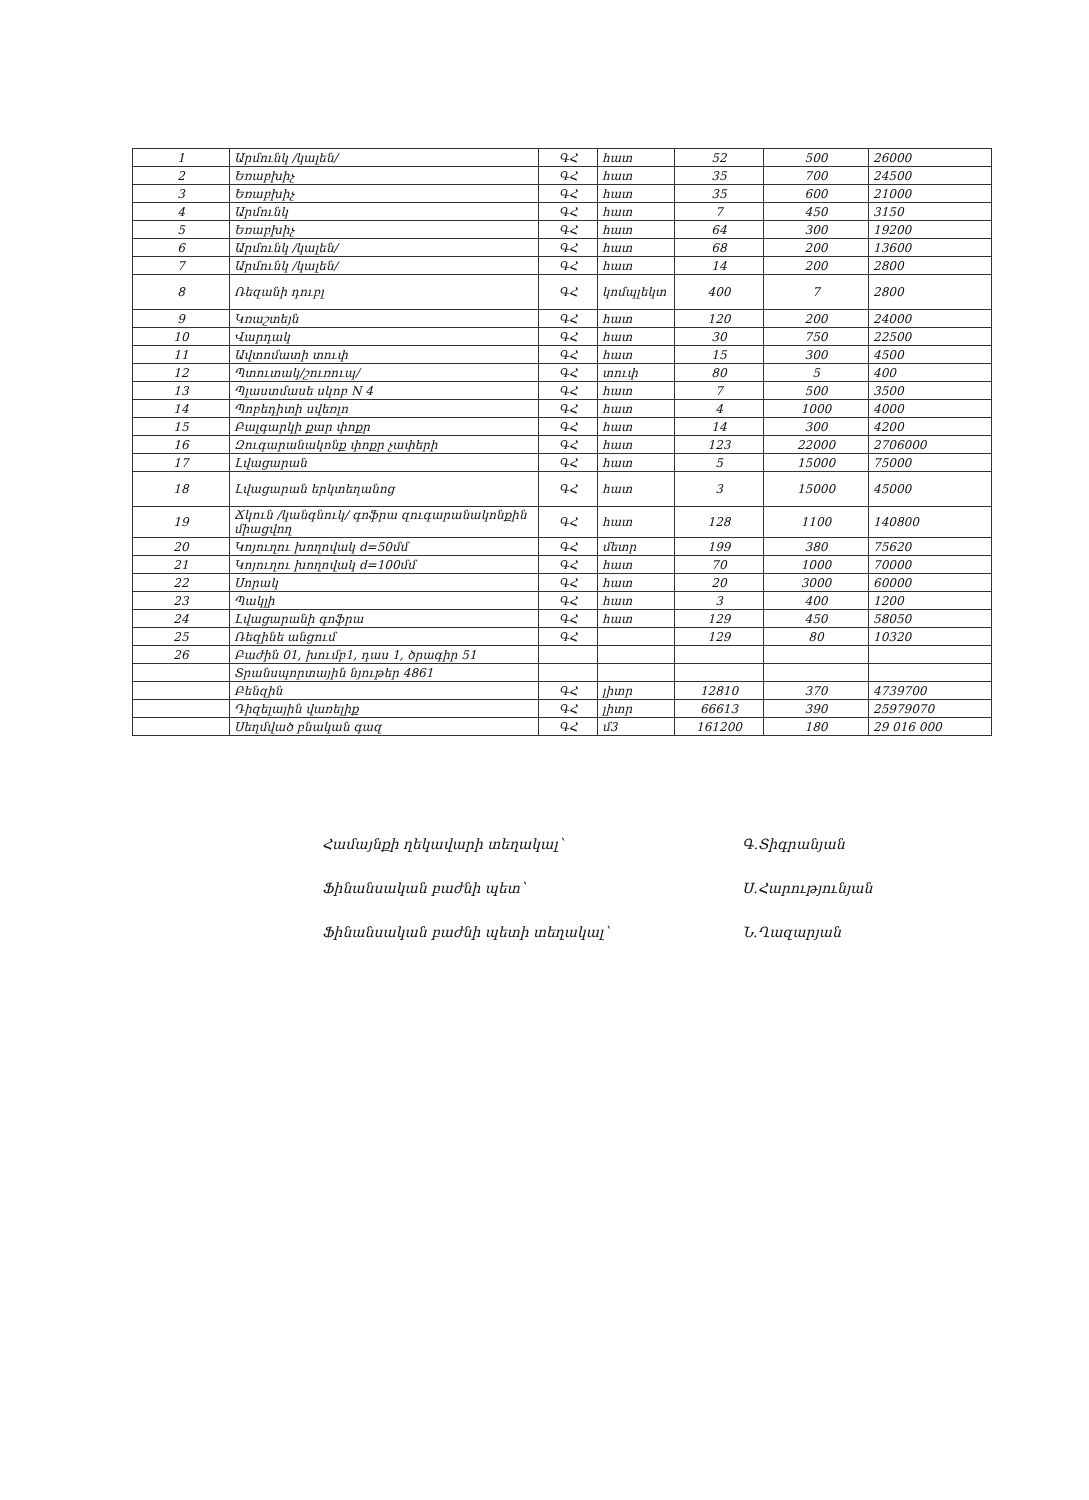| 1 | Արմունկ /կալեն/ | ԳՀ | հատ | 52 | 500 | 26000 |
| 2 | Եռաբխիչ | ԳՀ | հատ | 35 | 700 | 24500 |
| 3 | Եռաբխիչ | ԳՀ | հատ | 35 | 600 | 21000 |
| 4 | Արմունկ | ԳՀ | հատ | 7 | 450 | 3150 |
| 5 | Եռաբխիչ | ԳՀ | հատ | 64 | 300 | 19200 |
| 6 | Արմունկ /կալեն/ | ԳՀ | հատ | 68 | 200 | 13600 |
| 7 | Արմունկ /կալեն/ | ԳՀ | հատ | 14 | 200 | 2800 |
| 8 | Ռեզանի դուբլ | ԳՀ | կոմպլեկտ | 400 | 7 | 2800 |
| 9 | Կռաշտեյն | ԳՀ | հատ | 120 | 200 | 24000 |
| 10 | Վարդակ | ԳՀ | հատ | 30 | 750 | 22500 |
| 11 | Ավտոմատի տուփ | ԳՀ | հատ | 15 | 300 | 4500 |
| 12 | Պտուտակ/շուռուպ/ | ԳՀ | տուփ | 80 | 5 | 400 |
| 13 | Պլաստմասե սկոբ N 4 | ԳՀ | հատ | 7 | 500 | 3500 |
| 14 | Պոբեդիտի սվեռլո | ԳՀ | հատ | 4 | 1000 | 4000 |
| 15 | Բալգարկի քար փոքր | ԳՀ | հատ | 14 | 300 | 4200 |
| 16 | Զուգարանակոնք փոքր չափերի | ԳՀ | հատ | 123 | 22000 | 2706000 |
| 17 | Լվացարան | ԳՀ | հատ | 5 | 15000 | 75000 |
| 18 | Լվացարան երկտեղանոց | ԳՀ | հատ | 3 | 15000 | 45000 |
| 19 | Ճկուն /կանգնուկ/ գոֆրա զուգարանակոնքին միացվող | ԳՀ | հատ | 128 | 1100 | 140800 |
| 20 | Կոյուղու խողովակ d=50մմ | ԳՀ | մետր | 199 | 380 | 75620 |
| 21 | Կոյուղու խողովակ d=100մմ | ԳՀ | հատ | 70 | 1000 | 70000 |
| 22 | Սորակ | ԳՀ | հատ | 20 | 3000 | 60000 |
| 23 | Պակլի | ԳՀ | հատ | 3 | 400 | 1200 |
| 24 | Լվացարանի գոֆրա | ԳՀ | հատ | 129 | 450 | 58050 |
| 25 | Ռեզինե անցում | ԳՀ | | 129 | 80 | 10320 |
| 26 | Բաժին 01, խումբ1, դաս 1, ծրագիր 51 | | | | | |
| | Տրանսպորտային նյութեր 4861 | | | | | |
| | Բենզին | ԳՀ | լիտր | 12810 | 370 | 4739700 |
| | Դիզելային վառելիք | ԳՀ | լիտր | 66613 | 390 | 25979070 |
| | Սեղմված բնական գազ | ԳՀ | մ3 | 161200 | 180 | 29 016 000 |
Համայնքի ղեկավարի տեղակալ՝ Գ.Տիգրանյան
Ֆինանսական բաժնի պետ՝ Ս.Հարությունյան
Ֆինանսական բաժնի պետի տեղակալ՝ Ն.Ղազարյան